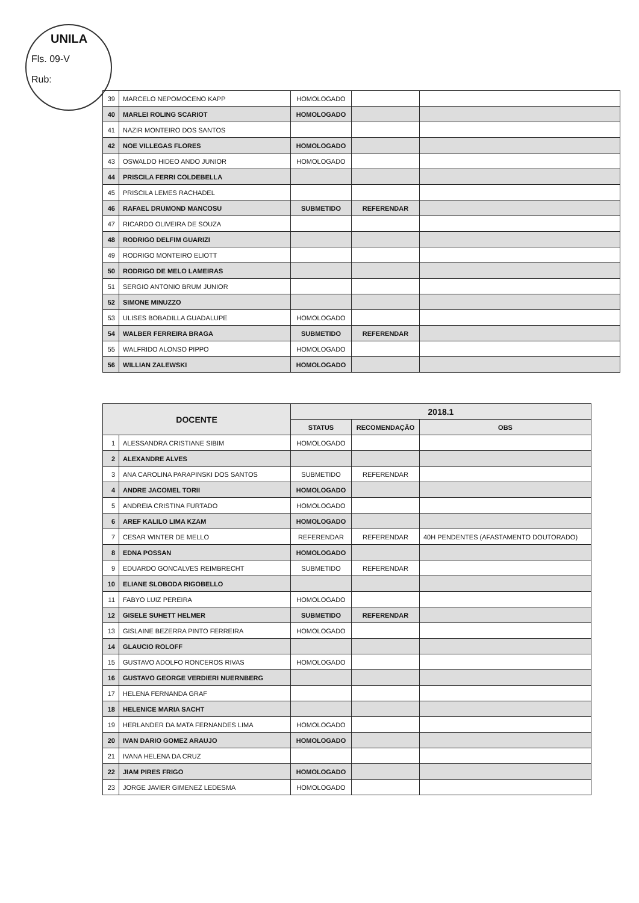UNILA
Fls. 09-V
Rub:
| 39 | MARCELO NEPOMOCENO KAPP | HOMOLOGADO | | |
| 40 | MARLEI ROLING SCARIOT | HOMOLOGADO | | |
| 41 | NAZIR MONTEIRO DOS SANTOS | | | |
| 42 | NOE VILLEGAS FLORES | HOMOLOGADO | | |
| 43 | OSWALDO HIDEO ANDO JUNIOR | HOMOLOGADO | | |
| 44 | PRISCILA FERRI COLDEBELLA | | | |
| 45 | PRISCILA LEMES RACHADEL | | | |
| 46 | RAFAEL DRUMOND MANCOSU | SUBMETIDO | REFERENDAR | |
| 47 | RICARDO OLIVEIRA DE SOUZA | | | |
| 48 | RODRIGO DELFIM GUARIZI | | | |
| 49 | RODRIGO MONTEIRO ELIOTT | | | |
| 50 | RODRIGO DE MELO LAMEIRAS | | | |
| 51 | SERGIO ANTONIO BRUM JUNIOR | | | |
| 52 | SIMONE MINUZZO | | | |
| 53 | ULISES BOBADILLA GUADALUPE | HOMOLOGADO | | |
| 54 | WALBER FERREIRA BRAGA | SUBMETIDO | REFERENDAR | |
| 55 | WALFRIDO ALONSO PIPPO | HOMOLOGADO | | |
| 56 | WILLIAN ZALEWSKI | HOMOLOGADO | | |
| DOCENTE | | 2018.1 | | |
| --- | --- | --- | --- | --- |
| | | STATUS | RECOMENDAÇÃO | OBS |
| 1 | ALESSANDRA CRISTIANE SIBIM | HOMOLOGADO | | |
| 2 | ALEXANDRE ALVES | | | |
| 3 | ANA CAROLINA PARAPINSKI DOS SANTOS | SUBMETIDO | REFERENDAR | |
| 4 | ANDRE JACOMEL TORII | HOMOLOGADO | | |
| 5 | ANDREIA CRISTINA FURTADO | HOMOLOGADO | | |
| 6 | AREF KALILO LIMA KZAM | HOMOLOGADO | | |
| 7 | CESAR WINTER DE MELLO | REFERENDAR | REFERENDAR | 40H PENDENTES (AFASTAMENTO DOUTORADO) |
| 8 | EDNA POSSAN | HOMOLOGADO | | |
| 9 | EDUARDO GONCALVES REIMBRECHT | SUBMETIDO | REFERENDAR | |
| 10 | ELIANE SLOBODA RIGOBELLO | | | |
| 11 | FABYO LUIZ PEREIRA | HOMOLOGADO | | |
| 12 | GISELE SUHETT HELMER | SUBMETIDO | REFERENDAR | |
| 13 | GISLAINE BEZERRA PINTO FERREIRA | HOMOLOGADO | | |
| 14 | GLAUCIO ROLOFF | | | |
| 15 | GUSTAVO ADOLFO RONCEROS RIVAS | HOMOLOGADO | | |
| 16 | GUSTAVO GEORGE VERDIERI NUERNBERG | | | |
| 17 | HELENA FERNANDA GRAF | | | |
| 18 | HELENICE MARIA SACHT | | | |
| 19 | HERLANDER DA MATA FERNANDES LIMA | HOMOLOGADO | | |
| 20 | IVAN DARIO GOMEZ ARAUJO | HOMOLOGADO | | |
| 21 | IVANA HELENA DA CRUZ | | | |
| 22 | JIAM PIRES FRIGO | HOMOLOGADO | | |
| 23 | JORGE JAVIER GIMENEZ LEDESMA | HOMOLOGADO | | |